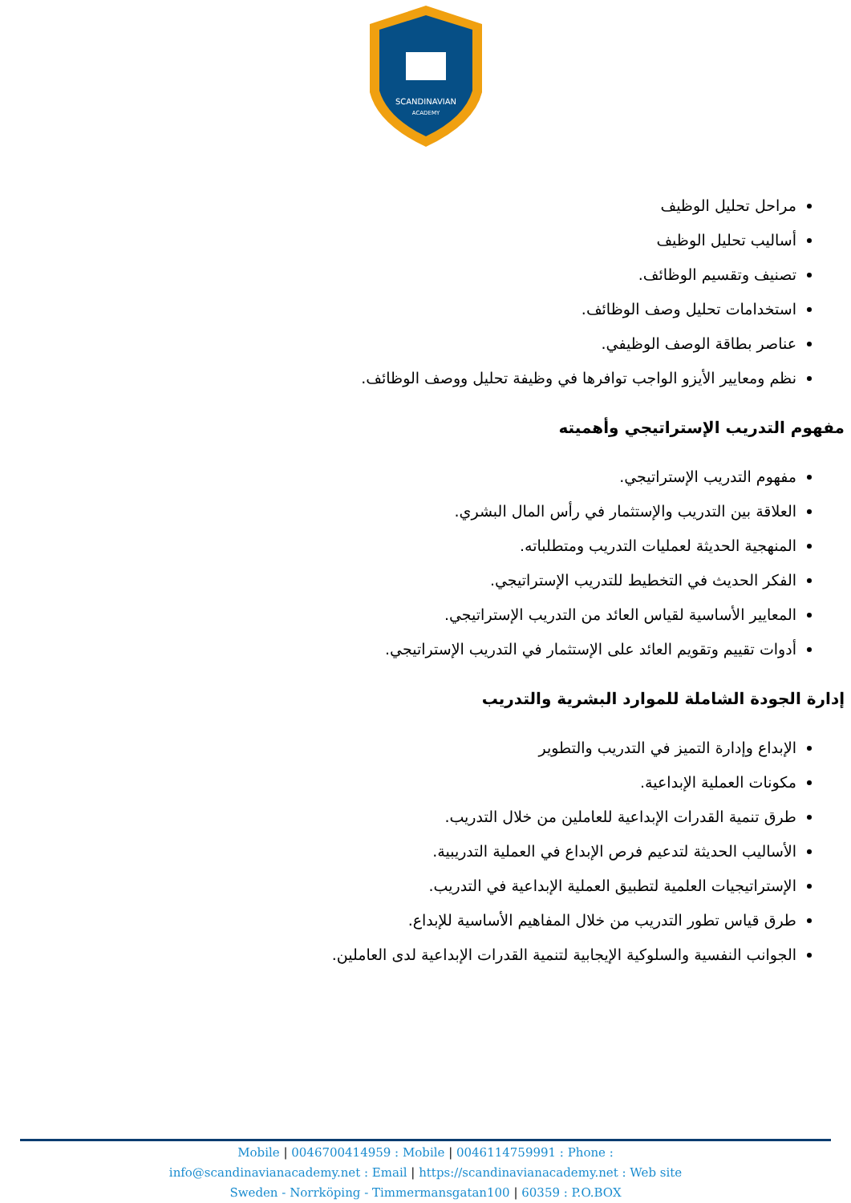SCANDINAVIAN
ACADEMY
مراحل تحليل الوظيف
أساليب تحليل الوظيف
تصنيف وتقسيم الوظائف.
استخدامات تحليل وصف الوظائف.
عناصر بطاقة الوصف الوظيفي.
نظم ومعايير الأيزو الواجب توافرها في وظيفة تحليل ووصف الوظائف.
مفهوم التدريب الإستراتيجي وأهميته
مفهوم التدريب الإستراتيجي.
العلاقة بين التدريب والإستثمار في رأس المال البشري.
المنهجية الحديثة لعمليات التدريب ومتطلباته.
الفكر الحديث في التخطيط للتدريب الإستراتيجي.
المعايير الأساسية لقياس العائد من التدريب الإستراتيجي.
أدوات تقييم وتقويم العائد على الإستثمار في التدريب الإستراتيجي.
إدارة الجودة الشاملة للموارد البشرية والتدريب
الإبداع وإدارة التميز في التدريب والتطوير
مكونات العملية الإبداعية.
طرق تنمية القدرات الإبداعية للعاملين من خلال التدريب.
الأساليب الحديثة لتدعيم فرص الإبداع في العملية التدريبية.
الإستراتيجيات العلمية لتطبيق العملية الإبداعية في التدريب.
طرق قياس تطور التدريب من خلال المفاهيم الأساسية للإبداع.
الجوانب النفسية والسلوكية الإيجابية لتنمية القدرات الإبداعية لدى العاملين.
Mobile | 0046700414959 : Mobile | 0046114759991 : Phone :
info@scandinavianacademy.net : Email | https://scandinavianacademy.net : Web site
Sweden - Norrköping - Timmermansgatan100 | 60359 : P.O.BOX